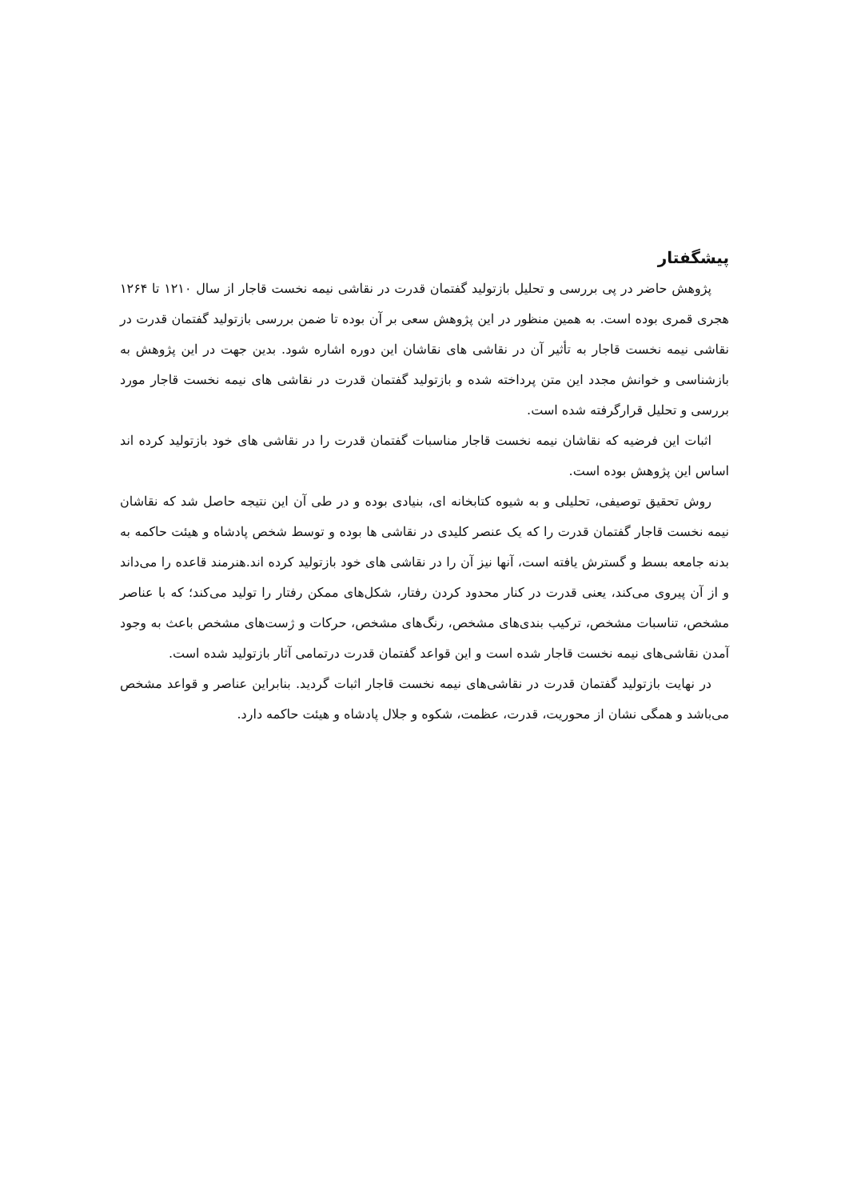پیشگفتار
پژوهش حاضر در پی بررسی و تحلیل بازتولید گفتمان قدرت در نقاشی نیمه نخست قاجار از سال ۱۲۱۰ تا ۱۲۶۴ هجری قمری بوده است. به همین منظور در این پژوهش سعی بر آن بوده تا ضمن بررسی بازتولید گفتمان قدرت در نقاشی نیمه نخست قاجار به تأثیر آن در نقاشی های نقاشان این دوره اشاره شود. بدین جهت در این پژوهش به بازشناسی و خوانش مجدد این متن پرداخته شده و بازتولید گفتمان قدرت در نقاشی های نیمه نخست قاجار مورد بررسی و تحلیل قرارگرفته شده است.
اثبات این فرضیه که نقاشان نیمه نخست قاجار مناسبات گفتمان قدرت را در نقاشی های خود بازتولید کرده اند اساس این پژوهش بوده است.
روش تحقیق توصیفی، تحلیلی و به شیوه کتابخانه ای، بنیادی بوده و در طی آن این نتیجه حاصل شد که نقاشان نیمه نخست قاجار گفتمان قدرت را که یک عنصر کلیدی در نقاشی ها بوده و توسط شخص پادشاه و هیئت حاکمه به بدنه جامعه بسط و گسترش یافته است، آنها نیز آن را در نقاشی های خود بازتولید کرده اند.هنرمند قاعده را می‌داند و از آن پیروی می‌کند، یعنی قدرت در کنار محدود کردن رفتار، شکل‌های ممکن رفتار را تولید می‌کند؛ که با عناصر مشخص، تناسبات مشخص، ترکیب بندی‌های مشخص، رنگ‌های مشخص، حرکات و ژست‌های مشخص باعث به وجود آمدن نقاشی‌های نیمه نخست قاجار شده است و این قواعد گفتمان قدرت درتمامی آثار بازتولید شده است.
در نهایت بازتولید گفتمان قدرت در نقاشی‌های نیمه نخست قاجار اثبات گردید. بنابراین عناصر و قواعد مشخص می‌باشد و همگی نشان از محوریت، قدرت، عظمت، شکوه و جلال پادشاه و هیئت حاکمه دارد.